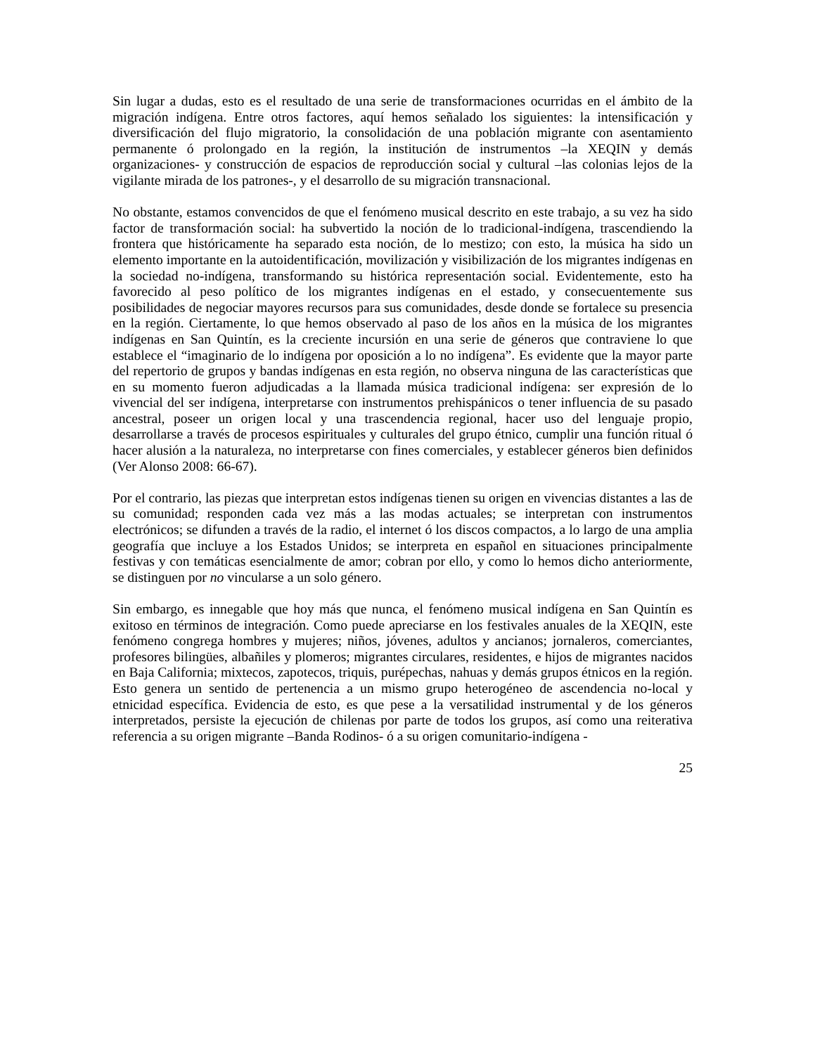Sin lugar a dudas, esto es el resultado de una serie de transformaciones ocurridas en el ámbito de la migración indígena. Entre otros factores, aquí hemos señalado los siguientes: la intensificación y diversificación del flujo migratorio, la consolidación de una población migrante con asentamiento permanente ó prolongado en la región, la institución de instrumentos –la XEQIN y demás organizaciones- y construcción de espacios de reproducción social y cultural –las colonias lejos de la vigilante mirada de los patrones-, y el desarrollo de su migración transnacional.
No obstante, estamos convencidos de que el fenómeno musical descrito en este trabajo, a su vez ha sido factor de transformación social: ha subvertido la noción de lo tradicional-indígena, trascendiendo la frontera que históricamente ha separado esta noción, de lo mestizo; con esto, la música ha sido un elemento importante en la autoidentificación, movilización y visibilización de los migrantes indígenas en la sociedad no-indígena, transformando su histórica representación social. Evidentemente, esto ha favorecido al peso político de los migrantes indígenas en el estado, y consecuentemente sus posibilidades de negociar mayores recursos para sus comunidades, desde donde se fortalece su presencia en la región. Ciertamente, lo que hemos observado al paso de los años en la música de los migrantes indígenas en San Quintín, es la creciente incursión en una serie de géneros que contraviene lo que establece el “imaginario de lo indígena por oposición a lo no indígena”. Es evidente que la mayor parte del repertorio de grupos y bandas indígenas en esta región, no observa ninguna de las características que en su momento fueron adjudicadas a la llamada música tradicional indígena: ser expresión de lo vivencial del ser indígena, interpretarse con instrumentos prehispánicos o tener influencia de su pasado ancestral, poseer un origen local y una trascendencia regional, hacer uso del lenguaje propio, desarrollarse a través de procesos espirituales y culturales del grupo étnico, cumplir una función ritual ó hacer alusión a la naturaleza, no interpretarse con fines comerciales, y establecer géneros bien definidos (Ver Alonso 2008: 66-67).
Por el contrario, las piezas que interpretan estos indígenas tienen su origen en vivencias distantes a las de su comunidad; responden cada vez más a las modas actuales; se interpretan con instrumentos electrónicos; se difunden a través de la radio, el internet ó los discos compactos, a lo largo de una amplia geografía que incluye a los Estados Unidos; se interpreta en español en situaciones principalmente festivas y con temáticas esencialmente de amor; cobran por ello, y como lo hemos dicho anteriormente, se distinguen por no vincularse a un solo género.
Sin embargo, es innegable que hoy más que nunca, el fenómeno musical indígena en San Quintín es exitoso en términos de integración. Como puede apreciarse en los festivales anuales de la XEQIN, este fenómeno congrega hombres y mujeres; niños, jóvenes, adultos y ancianos; jornaleros, comerciantes, profesores bilingües, albañiles y plomeros; migrantes circulares, residentes, e hijos de migrantes nacidos en Baja California; mixtecos, zapotecos, triquis, purépechas, nahuas y demás grupos étnicos en la región. Esto genera un sentido de pertenencia a un mismo grupo heterogéneo de ascendencia no-local y etnicidad específica. Evidencia de esto, es que pese a la versatilidad instrumental y de los géneros interpretados, persiste la ejecución de chilenas por parte de todos los grupos, así como una reiterativa referencia a su origen migrante –Banda Rodinos- ó a su origen comunitario-indígena -
25